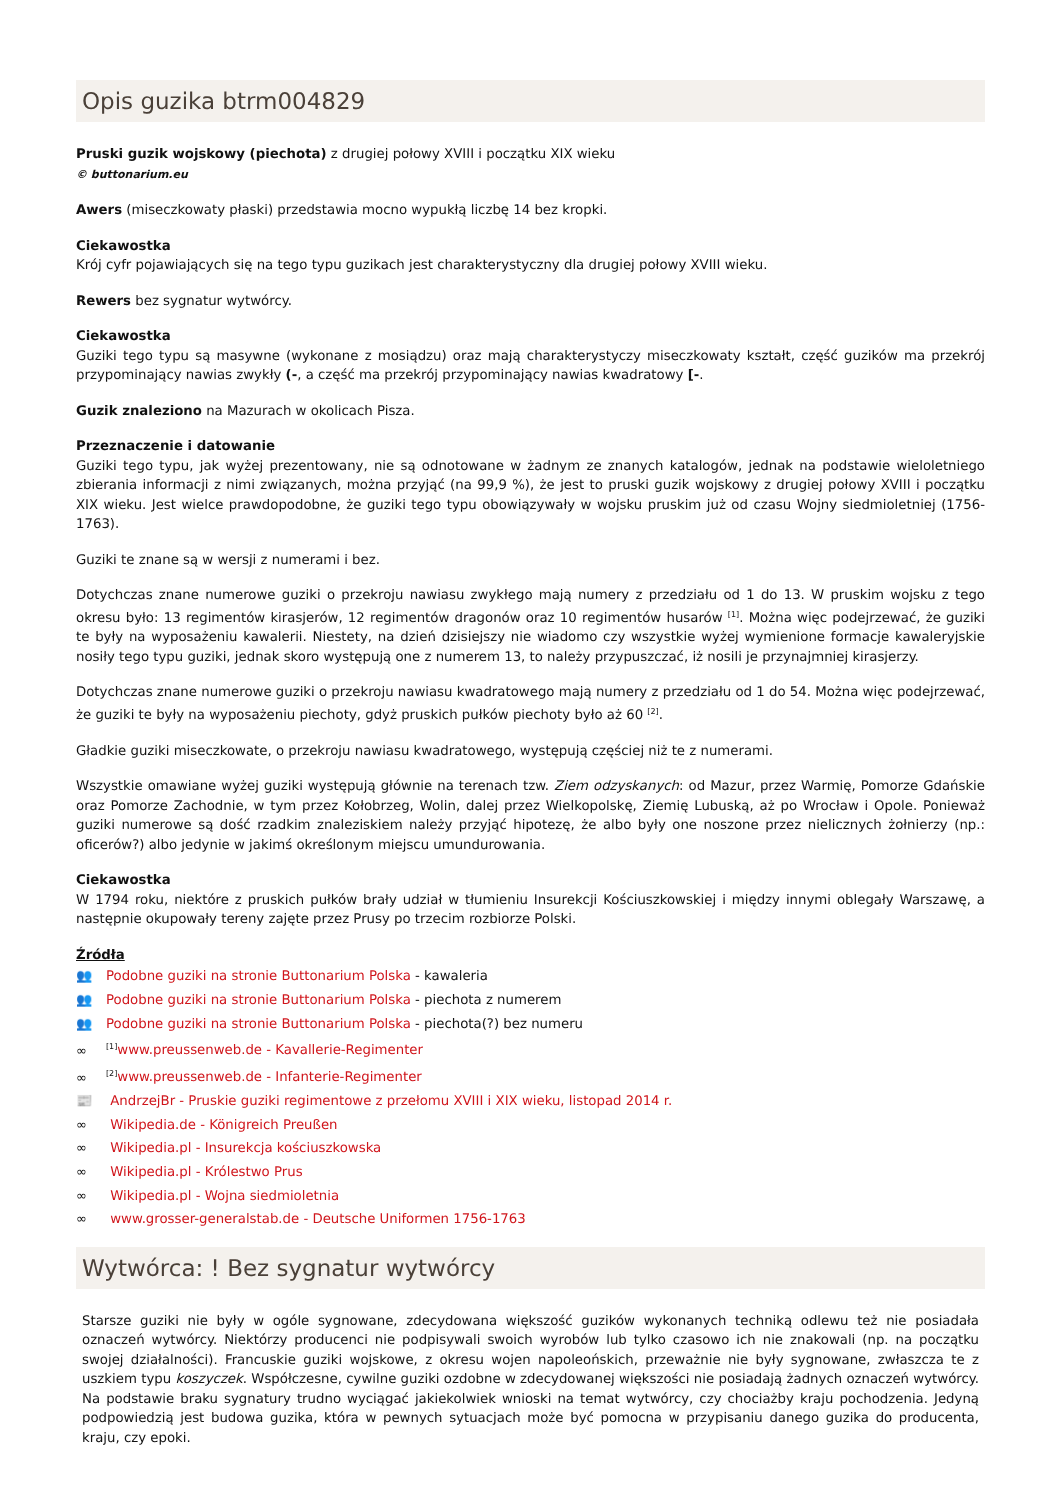Opis guzika btrm004829
Pruski guzik wojskowy (piechota) z drugiej połowy XVIII i początku XIX wieku
© buttonarium.eu
Awers (miseczkowaty płaski) przedstawia mocno wypukłą liczbę 14 bez kropki.
Ciekawostka
Krój cyfr pojawiających się na tego typu guzikach jest charakterystyczny dla drugiej połowy XVIII wieku.
Rewers bez sygnatur wytwórcy.
Ciekawostka
Guziki tego typu są masywne (wykonane z mosiądzu) oraz mają charakterystyczy miseczkowaty kształt, część guzików ma przekrój przypominający nawias zwykły (-, a część ma przekrój przypominający nawias kwadratowy [-.
Guzik znaleziono na Mazurach w okolicach Pisza.
Przeznaczenie i datowanie
Guziki tego typu, jak wyżej prezentowany, nie są odnotowane w żadnym ze znanych katalogów, jednak na podstawie wieloletniego zbierania informacji z nimi związanych, można przyjąć (na 99,9 %), że jest to pruski guzik wojskowy z drugiej połowy XVIII i początku XIX wieku. Jest wielce prawdopodobne, że guziki tego typu obowiązywały w wojsku pruskim już od czasu Wojny siedmioletniej (1756-1763).
Guziki te znane są w wersji z numerami i bez.
Dotychczas znane numerowe guziki o przekroju nawiasu zwykłego mają numery z przedziału od 1 do 13. W pruskim wojsku z tego okresu było: 13 regimentów kirasjerów, 12 regimentów dragonów oraz 10 regimentów husarów <sup>[1]</sup>. Można więc podejrzewać, że guziki te były na wyposażeniu kawalerii. Niestety, na dzień dzisiejszy nie wiadomo czy wszystkie wyżej wymienione formacje kawaleryjskie nosiły tego typu guziki, jednak skoro występują one z numerem 13, to należy przypuszczać, iż nosili je przynajmniej kirasjerzy.
Dotychczas znane numerowe guziki o przekroju nawiasu kwadratowego mają numery z przedziału od 1 do 54. Można więc podejrzewać, że guziki te były na wyposażeniu piechoty, gdyż pruskich pułków piechoty było aż 60 <sup>[2]</sup>.
Gładkie guziki miseczkowate, o przekroju nawiasu kwadratowego, występują częściej niż te z numerami.
Wszystkie omawiane wyżej guziki występują głównie na terenach tzw. Ziem odzyskanych: od Mazur, przez Warmię, Pomorze Gdańskie oraz Pomorze Zachodnie, w tym przez Kołobrzeg, Wolin, dalej przez Wielkopolskę, Ziemię Lubuską, aż po Wrocław i Opole. Ponieważ guziki numerowe są dość rzadkim znaleziskiem należy przyjąć hipotezę, że albo były one noszone przez nielicznych żołnierzy (np.: oficerów?) albo jedynie w jakimś określonym miejscu umundurowania.
Ciekawostka
W 1794 roku, niektóre z pruskich pułków brały udział w tłumieniu Insurekcji Kościuszkowskiej i między innymi oblegały Warszawę, a następnie okupowały tereny zajęte przez Prusy po trzecim rozbiorze Polski.
Źródła
👥 Podobne guziki na stronie Buttonarium Polska - kawaleria
👥 Podobne guziki na stronie Buttonarium Polska - piechota z numerem
👥 Podobne guziki na stronie Buttonarium Polska - piechota(?) bez numeru
∞<sup>[1]</sup>www.preussenweb.de - Kavallerie-Regimenter
∞<sup>[2]</sup>www.preussenweb.de - Infanterie-Regimenter
📰 AndrzejBr - Pruskie guziki regimentowe z przełomu XVIII i XIX wieku, listopad 2014 r.
∞ Wikipedia.de - Königreich Preußen
∞ Wikipedia.pl - Insurekcja kościuszkowska
∞ Wikipedia.pl - Królestwo Prus
∞ Wikipedia.pl - Wojna siedmioletnia
∞ www.grosser-generalstab.de - Deutsche Uniformen 1756-1763
Wytwórca: ! Bez sygnatur wytwórcy
Starsze guziki nie były w ogóle sygnowane, zdecydowana większość guzików wykonanych techniką odlewu też nie posiadała oznaczeń wytwórcy. Niektórzy producenci nie podpisywali swoich wyrobów lub tylko czasowo ich nie znakowali (np. na początku swojej działalności). Francuskie guziki wojskowe, z okresu wojen napoleońskich, przeważnie nie były sygnowane, zwłaszcza te z uszkiem typu koszyczek. Współczesne, cywilne guziki ozdobne w zdecydowanej większości nie posiadają żadnych oznaczeń wytwórcy. Na podstawie braku sygnatury trudno wyciągać jakiekolwiek wnioski na temat wytwórcy, czy chociażby kraju pochodzenia. Jedyną podpowiedzią jest budowa guzika, która w pewnych sytuacjach może być pomocna w przypisaniu danego guzika do producenta, kraju, czy epoki.